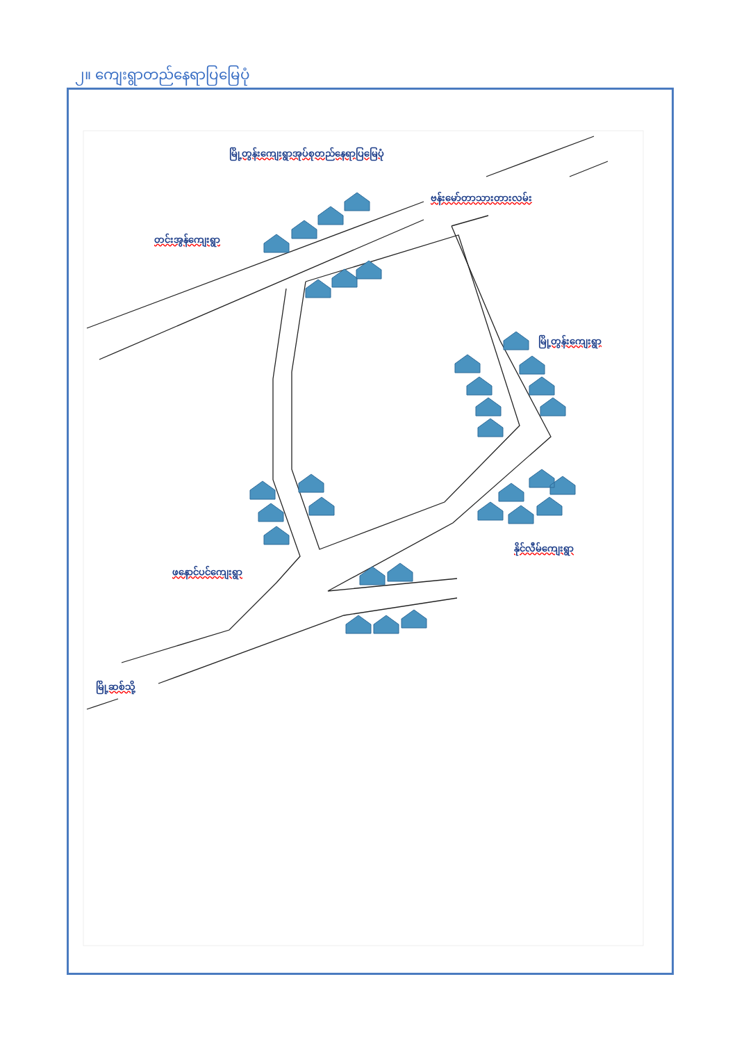၂။ ကျေးရွာတည်နေရာပြမြေပုံ
မြို့တွန်းကျေးရွာအုပ်စုတည်နေရာပြမြေပုံ
ဗန်းမော်တာသားတားလမ်း
တင်းအွန်ကျေးရွာ
မြို့တွန်းကျေးရွာ
နိုင်လီမ်ကျေးရွာ
ဖနောင်ပင်ကျေးရွာ
မြို့ဆစ်သို့